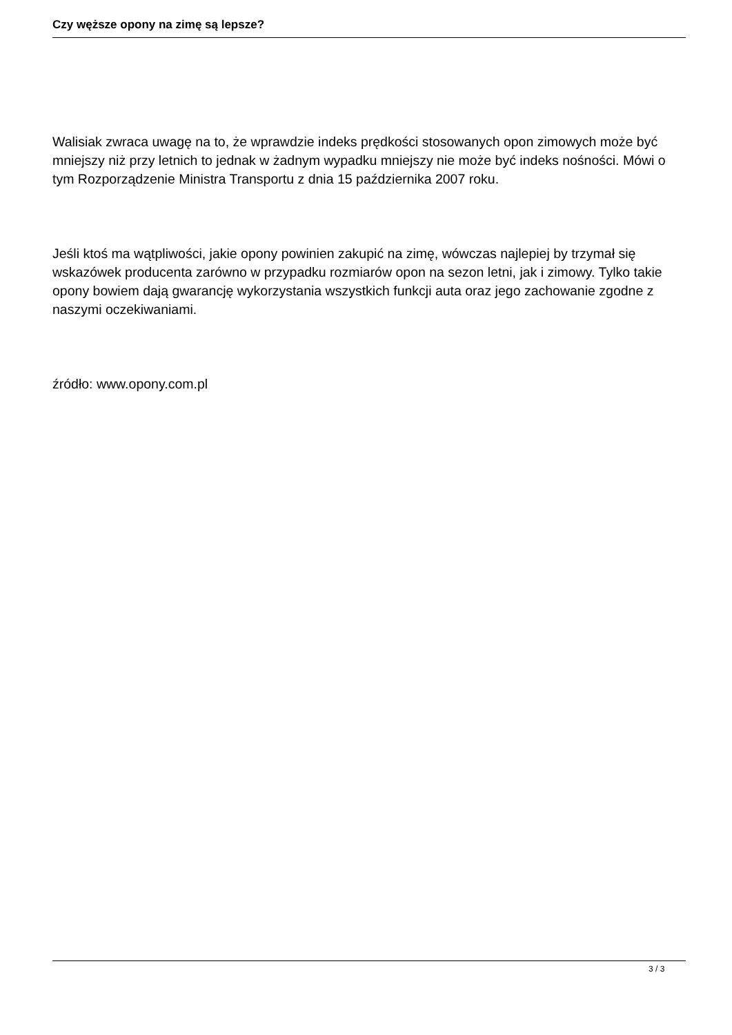Czy węższe opony na zimę są lepsze?
Walisiak zwraca uwagę na to, że wprawdzie indeks prędkości stosowanych opon zimowych może być mniejszy niż przy letnich to jednak w żadnym wypadku mniejszy nie może być indeks nośności. Mówi o tym Rozporządzenie Ministra Transportu z dnia 15 października 2007 roku.
Jeśli ktoś ma wątpliwości, jakie opony powinien zakupić na zimę, wówczas najlepiej by trzymał się wskazówek producenta zarówno w przypadku rozmiarów opon na sezon letni, jak i zimowy. Tylko takie opony bowiem dają gwarancję wykorzystania wszystkich funkcji auta oraz jego zachowanie zgodne z naszymi oczekiwaniami.
źródło: www.opony.com.pl
3 / 3